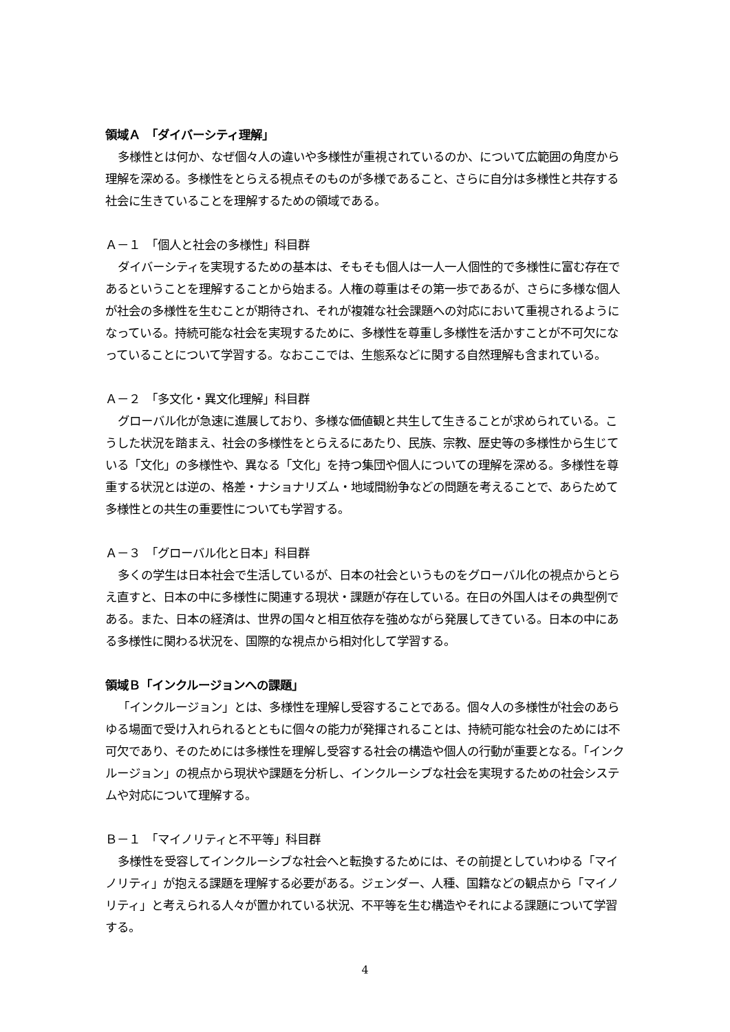領域Ａ　「ダイバーシティ理解」
多様性とは何か、なぜ個々人の違いや多様性が重視されているのか、について広範囲の角度から理解を深める。多様性をとらえる視点そのものが多様であること、さらに自分は多様性と共存する社会に生きていることを理解するための領域である。
Ａ－１　「個人と社会の多様性」科目群
ダイバーシティを実現するための基本は、そもそも個人は一人一人個性的で多様性に富む存在であるということを理解することから始まる。人権の尊重はその第一歩であるが、さらに多様な個人が社会の多様性を生むことが期待され、それが複雑な社会課題への対応において重視されるようになっている。持続可能な社会を実現するために、多様性を尊重し多様性を活かすことが不可欠になっていることについて学習する。なおここでは、生態系などに関する自然理解も含まれている。
Ａ－２　「多文化・異文化理解」科目群
グローバル化が急速に進展しており、多様な価値観と共生して生きることが求められている。こうした状況を踏まえ、社会の多様性をとらえるにあたり、民族、宗教、歴史等の多様性から生じている「文化」の多様性や、異なる「文化」を持つ集団や個人についての理解を深める。多様性を尊重する状況とは逆の、格差・ナショナリズム・地域間紛争などの問題を考えることで、あらためて多様性との共生の重要性についても学習する。
Ａ－３　「グローバル化と日本」科目群
多くの学生は日本社会で生活しているが、日本の社会というものをグローバル化の視点からとらえ直すと、日本の中に多様性に関連する現状・課題が存在している。在日の外国人はその典型例である。また、日本の経済は、世界の国々と相互依存を強めながら発展してきている。日本の中にある多様性に関わる状況を、国際的な視点から相対化して学習する。
領域Ｂ「インクルージョンへの課題」
「インクルージョン」とは、多様性を理解し受容することである。個々人の多様性が社会のあらゆる場面で受け入れられるとともに個々の能力が発揮されることは、持続可能な社会のためには不可欠であり、そのためには多様性を理解し受容する社会の構造や個人の行動が重要となる。「インクルージョン」の視点から現状や課題を分析し、インクルーシブな社会を実現するための社会システムや対応について理解する。
Ｂ－１　「マイノリティと不平等」科目群
多様性を受容してインクルーシブな社会へと転換するためには、その前提としていわゆる「マイノリティ」が抱える課題を理解する必要がある。ジェンダー、人種、国籍などの観点から「マイノリティ」と考えられる人々が置かれている状況、不平等を生む構造やそれによる課題について学習する。
4